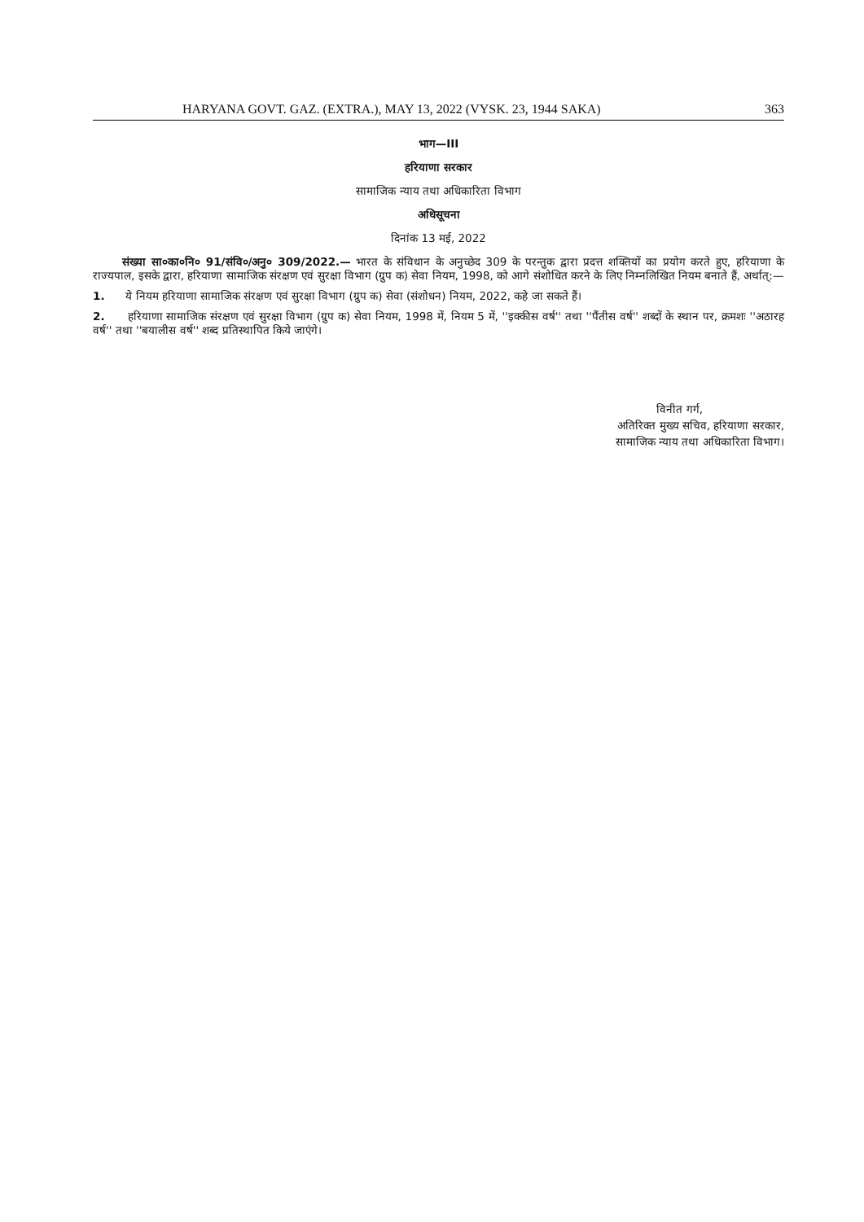HARYANA GOVT. GAZ. (EXTRA.), MAY 13, 2022 (VYSK. 23, 1944 SAKA) 363
भाग—III
हरियाणा सरकार
सामाजिक न्याय तथा अधिकारिता विभाग
अधिसूचना
दिनांक 13 मई, 2022
संख्या सा०का०नि० 91/संवि०/अनु० 309/2022.— भारत के संविधान के अनुच्छेद 309 के परन्तुक द्वारा प्रदत्त शक्तियों का प्रयोग करते हुए, हरियाणा के राज्यपाल, इसके द्वारा, हरियाणा सामाजिक संरक्षण एवं सुरक्षा विभाग (ग्रुप क) सेवा नियम, 1998, को आगे संशोधित करने के लिए निम्नलिखित नियम बनाते हैं, अर्थात्:—
1. ये नियम हरियाणा सामाजिक संरक्षण एवं सुरक्षा विभाग (ग्रुप क) सेवा (संशोधन) नियम, 2022, कहे जा सकते हैं।
2. हरियाणा सामाजिक संरक्षण एवं सुरक्षा विभाग (ग्रुप क) सेवा नियम, 1998 में, नियम 5 में, ''इक्कीस वर्ष'' तथा ''पैंतीस वर्ष'' शब्दों के स्थान पर, क्रमशः ''अठारह वर्ष'' तथा ''बयालीस वर्ष'' शब्द प्रतिस्थापित किये जाएंगे।
विनीत गर्ग,
अतिरिक्त मुख्य सचिव, हरियाणा सरकार,
सामाजिक न्याय तथा अधिकारिता विभाग।